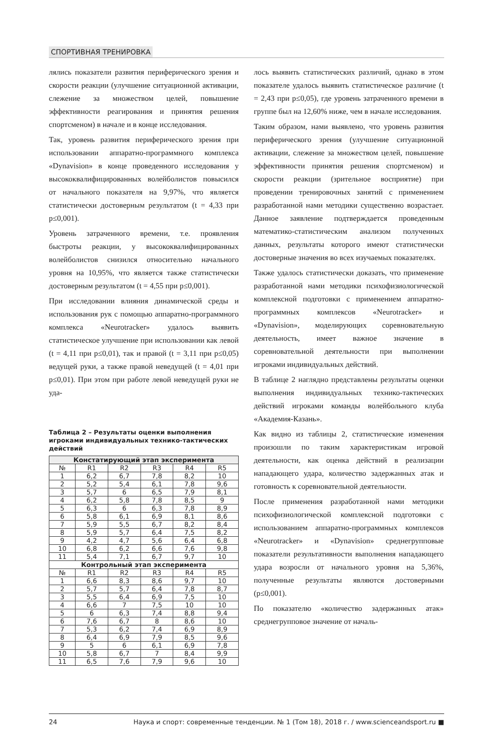СПОРТИВНАЯ ТРЕНИРОВКА
лялись показатели развития периферического зрения и скорости реакции (улучшение ситуационной активации, слежение за множеством целей, повышение эффективности реагирования и принятия решения спортсменом) в начале и в конце исследования.
Так, уровень развития периферического зрения при использовании аппаратно-программного комплекса «Dynavision» в конце проведенного исследования у высококвалифицированных волейболистов повысился от начального показателя на 9,97%, что является статистически достоверным результатом (t = 4,33 при p≤0,001).
Уровень затраченного времени, т.е. проявления быстроты реакции, у высококвалифицированных волейболистов снизился относительно начального уровня на 10,95%, что является также статистически достоверным результатом (t = 4,55 при p≤0,001).
При исследовании влияния динамической среды и использования рук с помощью аппаратно-программного комплекса «Neurotracker» удалось выявить статистическое улучшение при использовании как левой (t = 4,11 при p≤0,01), так и правой (t = 3,11 при p≤0,05) ведущей руки, а также правой неведущей (t = 4,01 при p≤0,01). При этом при работе левой неведущей руки не уда-
Таблица 2 – Результаты оценки выполнения игроками индивидуальных технико-тактических действий
| Констатирующий этап эксперимента | | | | | |
| --- | --- | --- | --- | --- | --- |
| № | R1 | R2 | R3 | R4 | R5 |
| 1 | 6,2 | 6,7 | 7,8 | 8,2 | 10 |
| 2 | 5,2 | 5,4 | 6,1 | 7,8 | 9,6 |
| 3 | 5,7 | 6 | 6,5 | 7,9 | 8,1 |
| 4 | 6,2 | 5,8 | 7,8 | 8,5 | 9 |
| 5 | 6,3 | 6 | 6,3 | 7,8 | 8,9 |
| 6 | 5,8 | 6,1 | 6,9 | 8,1 | 8,6 |
| 7 | 5,9 | 5,5 | 6,7 | 8,2 | 8,4 |
| 8 | 5,9 | 5,7 | 6,4 | 7,5 | 8,2 |
| 9 | 4,2 | 4,7 | 5,6 | 6,4 | 6,8 |
| 10 | 6,8 | 6,2 | 6,6 | 7,6 | 9,8 |
| 11 | 5,4 | 7,1 | 6,7 | 9,7 | 10 |
| Контрольный этап эксперимента | | | | | |
| № | R1 | R2 | R3 | R4 | R5 |
| 1 | 6,6 | 8,3 | 8,6 | 9,7 | 10 |
| 2 | 5,7 | 5,7 | 6,4 | 7,8 | 8,7 |
| 3 | 5,5 | 6,4 | 6,9 | 7,5 | 10 |
| 4 | 6,6 | 7 | 7,5 | 10 | 10 |
| 5 | 6 | 6,3 | 7,4 | 8,8 | 9,4 |
| 6 | 7,6 | 6,7 | 8 | 8,6 | 10 |
| 7 | 5,3 | 6,2 | 7,4 | 6,9 | 8,9 |
| 8 | 6,4 | 6,9 | 7,9 | 8,5 | 9,6 |
| 9 | 5 | 6 | 6,1 | 6,9 | 7,8 |
| 10 | 5,8 | 6,7 | 7 | 8,4 | 9,9 |
| 11 | 6,5 | 7,6 | 7,9 | 9,6 | 10 |
лось выявить статистических различий, однако в этом показателе удалось выявить статистическое различие (t = 2,43 при p≤0,05), где уровень затраченного времени в группе был на 12,60% ниже, чем в начале исследования.
Таким образом, нами выявлено, что уровень развития периферического зрения (улучшение ситуационной активации, слежение за множеством целей, повышение эффективности принятия решения спортсменом) и скорости реакции (зрительное восприятие) при проведении тренировочных занятий с применением разработанной нами методики существенно возрастает. Данное заявление подтверждается проведенным математико-статистическим анализом полученных данных, результаты которого имеют статистически достоверные значения во всех изучаемых показателях.
Также удалось статистически доказать, что применение разработанной нами методики психофизиологической комплексной подготовки с применением аппаратно-программных комплексов «Neurotracker» и «Dynavision», моделирующих соревновательную деятельность, имеет важное значение в соревновательной деятельности при выполнении игроками индивидуальных действий.
В таблице 2 наглядно представлены результаты оценки выполнения индивидуальных технико-тактических действий игроками команды волейбольного клуба «Академия-Казань».
Как видно из таблицы 2, статистические изменения произошли по таким характеристикам игровой деятельности, как оценка действий в реализации нападающего удара, количество задержанных атак и готовность к соревновательной деятельности.
После применения разработанной нами методики психофизиологической комплексной подготовки с использованием аппаратно-программных комплексов «Neurotracker» и «Dynavision» среднегрупповые показатели результативности выполнения нападающего удара возросли от начального уровня на 5,36%, полученные результаты являются достоверными (p≤0,001).
По показателю «количество задержанных атак» среднегрупповое значение от началь-
24 Наука и спорт: современные тенденции. № 1 (Том 18), 2018 г. / www.scienceandsport.ru ■